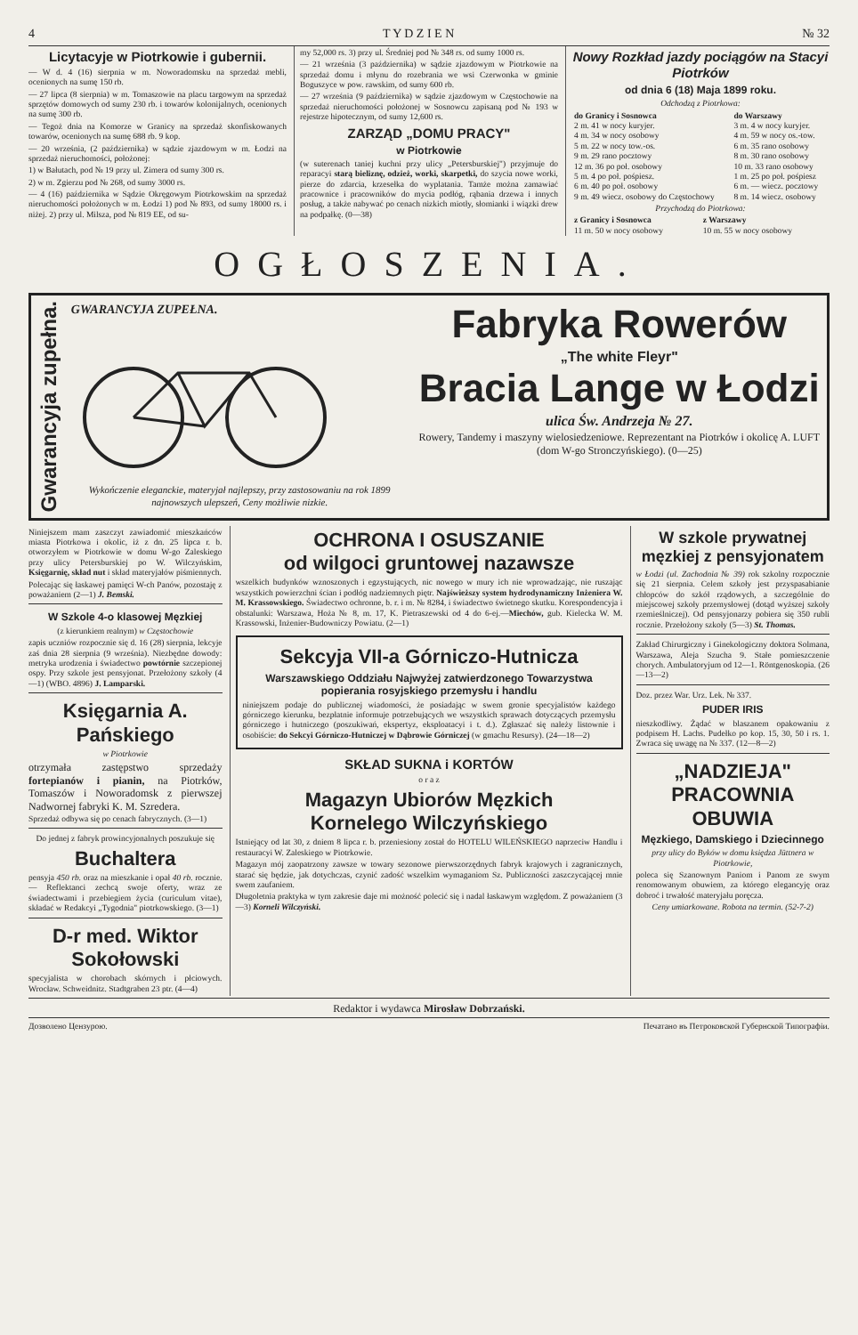4 T Y D Z I E N № 32
Licytacyje w Piotrkowie i gubernii.
— W d. 4 (16) sierpnia w m. Noworadomsku na sprzedaż mebli, ocenionych na sumę 150 rb.
— 27 lipca (8 sierpnia) w m. Tomaszowie na placu targowym na sprzedaż sprzętów domowych od sumy 230 rb. i towarów kolonijalnych, ocenionych na sumę 300 rb.
— Tegoż dnia na Komorze w Granicy na sprzedaż skonfiskowanych towarów, ocenionych na sumę 688 rb. 9 kop.
— 20 września, (2 października) w sądzie zjazdowym w m. Łodzi na sprzedaż nieruchomości, położonej:
1) w Bałutach, pod № 19 przy ul. Zimera od sumy 300 rs.
2) w m. Zgierzu pod № 268, od sumy 3000 rs.
— 4 (16) października w Sądzie Okręgowym Piotrkowskim na sprzedaż nieruchomości położonych w m. Łodzi 1) pod № 893, od sumy 18000 rs. i niżej. 2) przy ul. Milsza, pod № 819 EE, od su-
my 52,000 rs. 3) przy ul. Średniej pod № 348 rs. od sumy 1000 rs.
— 21 września (3 października) w sądzie zjazdowym w Piotrkowie na sprzedaż domu i młynu do rozebrania we wsi Czerwonka w gminie Boguszyce w pow. rawskim, od sumy 600 rb.
— 27 września (9 października) w sądzie zjazdowym w Częstochowie na sprzedaż nieruchomości położonej w Sosnowcu zapisaną pod № 193 w rejestrze hipotecznym, od sumy 12,600 rs.
ZARZĄD „DOMU PRACY"
w Piotrkowie
(w suterenach taniej kuchni przy ulicy „Petersburskiej") przyjmuje do reparacyi starą bieliznę, odzież, worki, skarpetki, do szycia nowe worki, pierze do zdarcia, krzesełka do wyplatania. Tamże można zamawiać pracownice i pracowników do mycia podłóg, rąbania drzewa i innych posług, a także nabywać po cenach nizkich miotły, słomianki i wiązki drew na podpałkę. (0—38)
Nowy Rozkład jazdy pociągów na Stacyi Piotrków
od dnia 6 (18) Maja 1899 roku.
Odchodzą z Piotrkowa:
| do Granicy i Sosnowca | do Warszawy |
| --- | --- |
| 2 m. 41 w nocy kuryjer. | 3 m. 4 w nocy kuryjer. |
| 4 m. 34 w nocy osobowy | 4 m. 59 w nocy os.-tow. |
| 5 m. 22 w nocy tow.-os. | 6 m. 35 rano osobowy |
| 9 m. 29 rano pocztowy | 8 m. 30 rano osobowy |
| 12 m. 36 po poł. osobowy | 10 m. 33 rano osobowy |
| 5 m. 4 po poł. pośpiesz. | 1 m. 25 po poł. pośpiesz |
| 6 m. 40 po poł. osobowy | 6 m. — wiecz. pocztowy |
| 9 m. 49 wiecz. osobowy do Częstochowy | 8 m. 14 wiecz. osobowy |
Przychodzą do Piotrkowa:
| z Granicy i Sosnowca | z Warszawy |
| --- | --- |
| 11 m. 50 w nocy osobowy | 10 m. 55 w nocy osobowy |
OGŁOSZENIA.
Gwarancyja zupełna.
GWARANCYJA ZUPEŁNA.
Wykończenie eleganckie, materyjał najlepszy, przy zastosowaniu na rok 1899 najnowszych ulepszeń, Ceny możliwie nizkie.
Fabryka Rowerów
„The white Fleyr"
Bracia Lange w Łodzi
ulica Św. Andrzeja № 27.
Rowery, Tandemy i maszyny wielosiedzeniowe. Reprezentant na Piotrków i okolicę A. LUFT (dom W-go Stronczyńskiego). (0—25)
Niniejszem mam zaszczyt zawiadomić mieszkańców miasta Piotrkowa i okolic, iż z dn. 25 lipca r. b. otworzyłem w Piotrkowie w domu W-go Zaleskiego przy ulicy Petersburskiej po W. Wilczyńskim, Księgarnię, skład nut i skład materyjałów piśmiennych.
Polecając się łaskawej pamięci W-ch Panów, pozostaję z poważaniem (2—1) J. Bemski.
W Szkole 4-o klasowej Męzkiej
(z kierunkiem realnym) w Częstochowie
zapis uczniów rozpocznie się d. 16 (28) sierpnia, lekcyje zaś dnia 28 sierpnia (9 września). Niezbędne dowody: metryka urodzenia i świadectwo powtórnie szczepionej ospy. Przy szkole jest pensyjonat. Przełożony szkoły (4—1) (WBO. 4896) J. Lamparski.
Księgarnia A. Pańskiego
w Piotrkowie
otrzymała zastępstwo sprzedaży fortepianów i pianin, na Piotrków, Tomaszów i Noworadomsk z pierwszej Nadwornej fabryki K. M. Szredera.
Sprzedaż odbywa się po cenach fabrycznych. (3—1)
Do jednej z fabryk prowincyjonalnych poszukuje się
Buchaltera
pensyja 450 rb. oraz na mieszkanie i opał 40 rb. rocznie. — Reflektanci zechcą swoje oferty, wraz ze świadectwami i przebiegiem życia (curiculum vitae), składać w Redakcyi „Tygodnia" piotrkowskiego. (3—1)
D-r med. Wiktor Sokołowski
specyjalista w chorobach skórnych i płciowych. Wrocław. Schweidnitz. Stadtgraben 23 ptr. (4—4)
OCHRONA I OSUSZANIE
od wilgoci gruntowej nazawsze
wszelkich budynków wznoszonych i egzystujących, nic nowego w mury ich nie wprowadzając, nie ruszając wszystkich powierzchni ścian i podłóg nadziemnych piętr. Najświeższy system hydrodynamiczny Inżeniera W. M. Krassowskiego. Świadectwo ochronne, b. r. i m. № 8284, i świadectwo świetnego skutku. Korespondencyja i obstalunki: Warszawa, Hoża № 8, m. 17, K. Pietraszewski od 4 do 6-ej.—Miechów, gub. Kielecka W. M. Krassowski, Inżenier-Budowniczy Powiatu. (2—1)
Sekcyja VII-a Górniczo-Hutnicza
Warszawskiego Oddziału Najwyżej zatwierdzonego Towarzystwa popierania rosyjskiego przemysłu i handlu
niniejszem podaje do publicznej wiadomości, że posiadając w swem gronie specyjalistów każdego górniczego kierunku, bezpłatnie informuje potrzebujących we wszystkich sprawach dotyczących przemysłu górniczego i hutniczego (poszukiwań, ekspertyz, eksploatacyi i t. d.). Zgłaszać się należy listownie i osobiście: do Sekcyi Górniczo-Hutniczej w Dąbrowie Górniczej (w gmachu Resursy). (24—18—2)
SKŁAD SUKNA i KORTÓW
o r a z
Magazyn Ubiorów Męzkich
Kornelego Wilczyńskiego
Istniejący od lat 30, z dniem 8 lipca r. b. przeniesiony został do HOTELU WILEŃSKIEGO naprzeciw Handlu i restauracyi W. Zaleskiego w Piotrkowie.
Magazyn mój zaopatrzony zawsze w towary sezonowe pierwszorzędnych fabryk krajowych i zagranicznych, starać się będzie, jak dotychczas, czynić zadość wszelkim wymaganiom Sz. Publiczności zaszczycającej mnie swem zaufaniem.
Długoletnia praktyka w tym zakresie daje mi możność polecić się i nadal łaskawym względom. Z poważaniem (3—3) Korneli Wilczyński.
W szkole prywatnej męzkiej z pensyjonatem
w Łodzi (ul. Zachodnia № 39) rok szkolny rozpocznie się 21 sierpnia. Celem szkoły jest przyspasabianie chłopców do szkół rządowych, a szczególnie do miejscowej szkoły przemysłowej (dotąd wyższej szkoły rzemieślniczej). Od pensyjonarzy pobiera się 350 rubli rocznie. Przełożony szkoły (5—3) St. Thomas.
Zakład Chirurgiczny i Ginekologiczny doktora Solmana, Warszawa, Aleja Szucha 9. Stałe pomieszczenie chorych. Ambulatoryjum od 12—1. Röntgenoskopia. (26—13—2)
Doz. przez War. Urz. Lek. № 337.
PUDER IRIS
nieszkodliwy. Żądać w blaszanem opakowaniu z podpisem H. Lachs. Pudełko po kop. 15, 30, 50 i rs. 1. Zwraca się uwagę na № 337. (12—8—2)
„NADZIEJA"
PRACOWNIA OBUWIA
Męzkiego, Damskiego i Dziecinnego
przy ulicy do Byków w domu księdza Jüttnera w Piotrkowie,
poleca się Szanownym Paniom i Panom ze swym renomowanym obuwiem, za którego elegancyję oraz dobroć i trwałość materyjału poręcza.
Ceny umiarkowane. Robota na termin. (52-7-2)
Redaktor i wydawca Mirosław Dobrzański.
Дозволено Цензурою. Печатано въ Петроковской Губернской Типографіи.